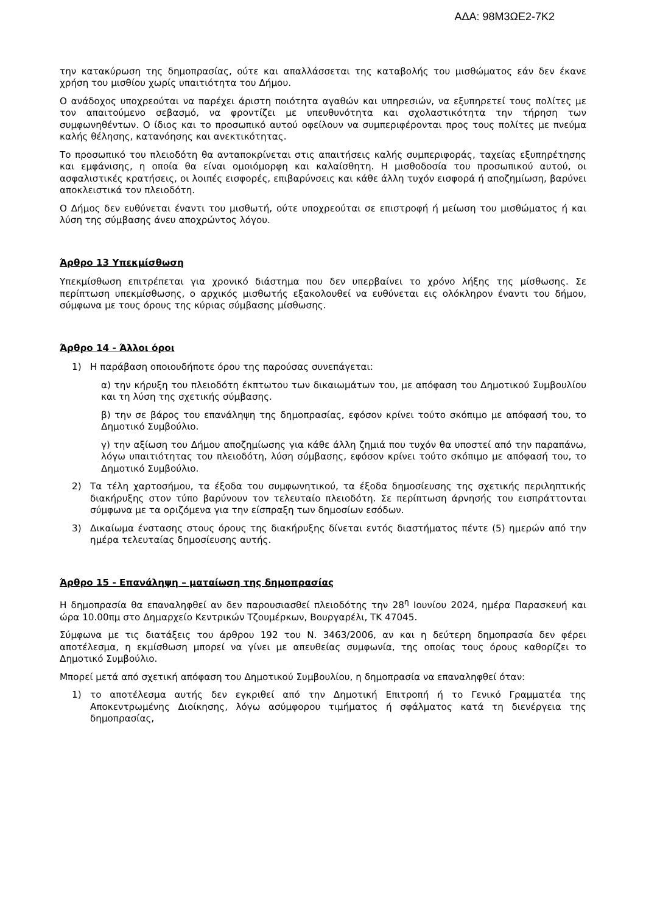ΑΔΑ: 98Μ3ΩΕ2-7Κ2
την κατακύρωση της δημοπρασίας, ούτε και απαλλάσσεται της καταβολής του μισθώματος εάν δεν έκανε χρήση του μισθίου χωρίς υπαιτιότητα του Δήμου.
Ο ανάδοχος υποχρεούται να παρέχει άριστη ποιότητα αγαθών και υπηρεσιών, να εξυπηρετεί τους πολίτες με τον απαιτούμενο σεβασμό, να φροντίζει με υπευθυνότητα και σχολαστικότητα την τήρηση των συμφωνηθέντων. Ο ίδιος και το προσωπικό αυτού οφείλουν να συμπεριφέρονται προς τους πολίτες με πνεύμα καλής θέλησης, κατανόησης και ανεκτικότητας.
Το προσωπικό του πλειοδότη θα ανταποκρίνεται στις απαιτήσεις καλής συμπεριφοράς, ταχείας εξυπηρέτησης και εμφάνισης, η οποία θα είναι ομοιόμορφη και καλαίσθητη. Η μισθοδοσία του προσωπικού αυτού, οι ασφαλιστικές κρατήσεις, οι λοιπές εισφορές, επιβαρύνσεις και κάθε άλλη τυχόν εισφορά ή αποζημίωση, βαρύνει αποκλειστικά τον πλειοδότη.
Ο Δήμος δεν ευθύνεται έναντι του μισθωτή, ούτε υποχρεούται σε επιστροφή ή μείωση του μισθώματος ή και λύση της σύμβασης άνευ αποχρώντος λόγου.
Άρθρο 13 Υπεκμίσθωση
Υπεκμίσθωση επιτρέπεται για χρονικό διάστημα που δεν υπερβαίνει το χρόνο λήξης της μίσθωσης. Σε περίπτωση υπεκμίσθωσης, ο αρχικός μισθωτής εξακολουθεί να ευθύνεται εις ολόκληρον έναντι του δήμου, σύμφωνα με τους όρους της κύριας σύμβασης μίσθωσης.
Άρθρο 14 - Άλλοι όροι
1) Η παράβαση οποιουδήποτε όρου της παρούσας συνεπάγεται:
α) την κήρυξη του πλειοδότη έκπτωτου των δικαιωμάτων του, με απόφαση του Δημοτικού Συμβουλίου και τη λύση της σχετικής σύμβασης.
β) την σε βάρος του επανάληψη της δημοπρασίας, εφόσον κρίνει τούτο σκόπιμο με απόφασή του, το Δημοτικό Συμβούλιο.
γ) την αξίωση του Δήμου αποζημίωσης για κάθε άλλη ζημιά που τυχόν θα υποστεί από την παραπάνω, λόγω υπαιτιότητας του πλειοδότη, λύση σύμβασης, εφόσον κρίνει τούτο σκόπιμο με απόφασή του, το Δημοτικό Συμβούλιο.
2) Τα τέλη χαρτοσήμου, τα έξοδα του συμφωνητικού, τα έξοδα δημοσίευσης της σχετικής περιληπτικής διακήρυξης στον τύπο βαρύνουν τον τελευταίο πλειοδότη. Σε περίπτωση άρνησής του εισπράττονται σύμφωνα με τα οριζόμενα για την είσπραξη των δημοσίων εσόδων.
3) Δικαίωμα ένστασης στους όρους της διακήρυξης δίνεται εντός διαστήματος πέντε (5) ημερών από την ημέρα τελευταίας δημοσίευσης αυτής.
Άρθρο 15 - Επανάληψη – ματαίωση της δημοπρασίας
Η δημοπρασία θα επαναληφθεί αν δεν παρουσιασθεί πλειοδότης την 28<sup>η</sup> Ιουνίου 2024, ημέρα Παρασκευή και ώρα 10.00πμ στο Δημαρχείο Κεντρικών Τζουμέρκων, Βουργαρέλι, ΤΚ 47045.
Σύμφωνα με τις διατάξεις του άρθρου 192 του Ν. 3463/2006, αν και η δεύτερη δημοπρασία δεν φέρει αποτέλεσμα, η εκμίσθωση μπορεί να γίνει με απευθείας συμφωνία, της οποίας τους όρους καθορίζει το Δημοτικό Συμβούλιο.
Μπορεί μετά από σχετική απόφαση του Δημοτικού Συμβουλίου, η δημοπρασία να επαναληφθεί όταν:
1) το αποτέλεσμα αυτής δεν εγκριθεί από την Δημοτική Επιτροπή ή το Γενικό Γραμματέα της Αποκεντρωμένης Διοίκησης, λόγω ασύμφορου τιμήματος ή σφάλματος κατά τη διενέργεια της δημοπρασίας,